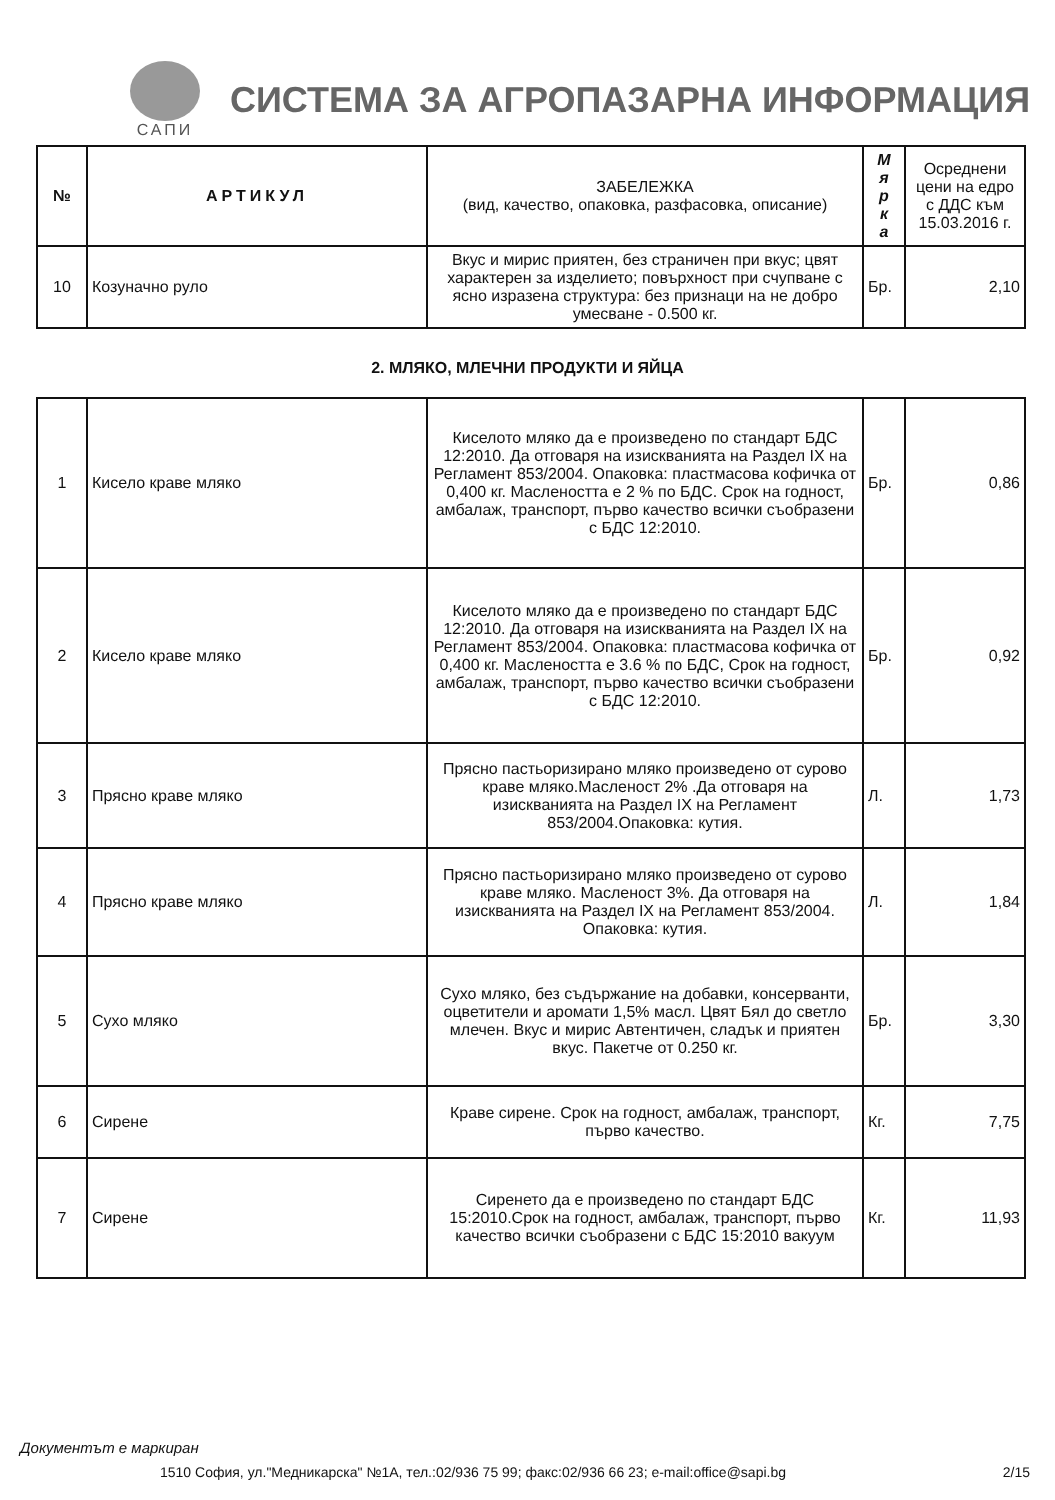САПИ
СИСТЕМА ЗА АГРОПАЗАРНА ИНФОРМАЦИЯ
| № | АРТИКУЛ | ЗАБЕЛЕЖКА (вид, качество, опаковка, разфасовка, описание) | М я р к а | Осреднени цени на едро с ДДС към 15.03.2016 г. |
| --- | --- | --- | --- | --- |
| 10 | Козуначно руло | Вкус и мирис приятен, без страничен при вкус; цвят характерен за изделието; повърхност при счупване с ясно изразена структура: без признаци на не добро умесване - 0.500 кг. | Бр. | 2,10 |
2. МЛЯКО, МЛЕЧНИ ПРОДУКТИ И ЯЙЦА
| 1 | Кисело краве мляко | Киселото мляко да е произведено по стандарт БДС 12:2010. Да отговаря на изискванията на Раздел IX на Регламент 853/2004. Опаковка: пластмасова кофичка от 0,400 кг. Маслеността е 2 % по БДС. Срок на годност, амбалаж, транспорт, първо качество всички съобразени с БДС 12:2010. | Бр. | 0,86 |
| 2 | Кисело краве мляко | Киселото мляко да е произведено по стандарт БДС 12:2010. Да отговаря на изискванията на Раздел IX на Регламент 853/2004. Опаковка: пластмасова кофичка от 0,400 кг. Маслеността е 3.6 % по БДС, Срок на годност, амбалаж, транспорт, първо качество всички съобразени с БДС 12:2010. | Бр. | 0,92 |
| 3 | Прясно краве мляко | Прясно пастьоризирано мляко произведено от сурово краве мляко.Масленост 2% .Да отговаря на изискванията на Раздел IX на Регламент 853/2004.Опаковка: кутия. | Л. | 1,73 |
| 4 | Прясно краве мляко | Прясно пастьоризирано мляко произведено от сурово краве мляко. Масленост 3%. Да отговаря на изискванията на Раздел IX на Регламент 853/2004. Опаковка: кутия. | Л. | 1,84 |
| 5 | Сухо мляко | Сухо мляко, без съдържание на добавки, консерванти, оцветители и аромати 1,5% масл. Цвят Бял до светло млечен. Вкус и мирис Автентичен, сладък и приятен вкус. Пакетче от 0.250 кг. | Бр. | 3,30 |
| 6 | Сирене | Краве сирене. Срок на годност, амбалаж, транспорт, първо качество. | Кг. | 7,75 |
| 7 | Сирене | Сиренето да е произведено по стандарт БДС 15:2010.Срок на годност, амбалаж, транспорт, първо качество всички съобразени с БДС 15:2010 вакуум | Кг. | 11,93 |
Документът е маркиран
1510 София, ул."Медникарска" №1А, тел.:02/936 75 99; факс:02/936 66 23; e-mail:office@sapi.bg 2/15